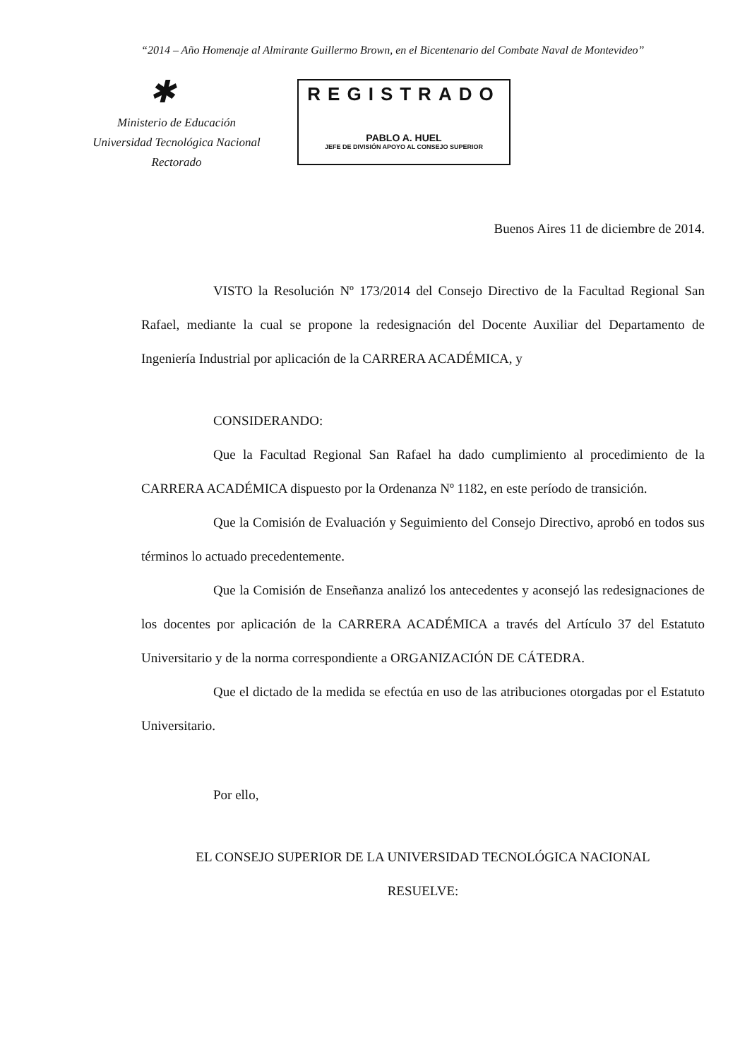“2014 – Año Homenaje al Almirante Guillermo Brown, en el Bicentenario del Combate Naval de Montevideo”
✱
Ministerio de Educación
Universidad Tecnológica Nacional
Rectorado
REGISTRADO
PABLO A. HUEL
JEFE DE DIVISIÓN APOYO AL CONSEJO SUPERIOR
Buenos Aires 11 de diciembre de 2014.
VISTO la Resolución Nº 173/2014 del Consejo Directivo de la Facultad Regional San Rafael, mediante la cual se propone la redesignación del Docente Auxiliar del Departamento de Ingeniería Industrial por aplicación de la CARRERA ACADÉMICA, y
CONSIDERANDO:
Que la Facultad Regional San Rafael ha dado cumplimiento al procedimiento de la CARRERA ACADÉMICA dispuesto por la Ordenanza Nº 1182, en este período de transición.
Que la Comisión de Evaluación y Seguimiento del Consejo Directivo, aprobó en todos sus términos lo actuado precedentemente.
Que la Comisión de Enseñanza analizó los antecedentes y aconsejó las redesignaciones de los docentes por aplicación de la CARRERA ACADÉMICA a través del Artículo 37 del Estatuto Universitario y de la norma correspondiente a ORGANIZACIÓN DE CÁTEDRA.
Que el dictado de la medida se efectúa en uso de las atribuciones otorgadas por el Estatuto Universitario.
Por ello,
EL CONSEJO SUPERIOR DE LA UNIVERSIDAD TECNOLÓGICA NACIONAL
RESUELVE: